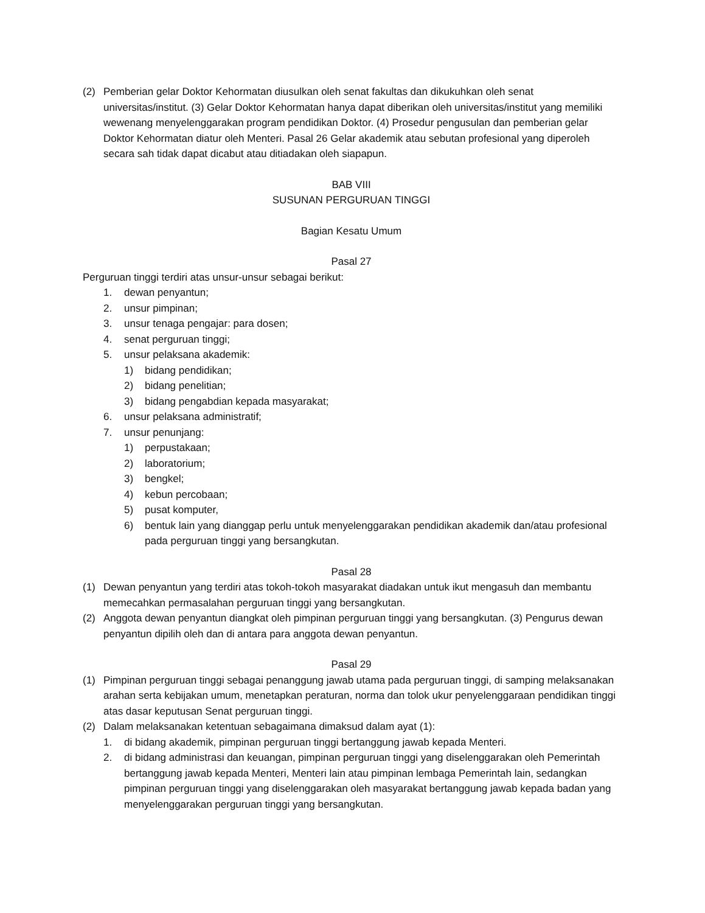(2) Pemberian gelar Doktor Kehormatan diusulkan oleh senat fakultas dan dikukuhkan oleh senat universitas/institut. (3) Gelar Doktor Kehormatan hanya dapat diberikan oleh universitas/institut yang memiliki wewenang menyelenggarakan program pendidikan Doktor. (4) Prosedur pengusulan dan pemberian gelar Doktor Kehormatan diatur oleh Menteri. Pasal 26 Gelar akademik atau sebutan profesional yang diperoleh secara sah tidak dapat dicabut atau ditiadakan oleh siapapun.
BAB VIII
SUSUNAN PERGURUAN TINGGI
Bagian Kesatu Umum
Pasal 27
Perguruan tinggi terdiri atas unsur-unsur sebagai berikut:
1. dewan penyantun;
2. unsur pimpinan;
3. unsur tenaga pengajar: para dosen;
4. senat perguruan tinggi;
5. unsur pelaksana akademik:
1) bidang pendidikan;
2) bidang penelitian;
3) bidang pengabdian kepada masyarakat;
6. unsur pelaksana administratif;
7. unsur penunjang:
1) perpustakaan;
2) laboratorium;
3) bengkel;
4) kebun percobaan;
5) pusat komputer,
6) bentuk lain yang dianggap perlu untuk menyelenggarakan pendidikan akademik dan/atau profesional pada perguruan tinggi yang bersangkutan.
Pasal 28
(1) Dewan penyantun yang terdiri atas tokoh-tokoh masyarakat diadakan untuk ikut mengasuh dan membantu memecahkan permasalahan perguruan tinggi yang bersangkutan.
(2) Anggota dewan penyantun diangkat oleh pimpinan perguruan tinggi yang bersangkutan. (3) Pengurus dewan penyantun dipilih oleh dan di antara para anggota dewan penyantun.
Pasal 29
(1) Pimpinan perguruan tinggi sebagai penanggung jawab utama pada perguruan tinggi, di samping melaksanakan arahan serta kebijakan umum, menetapkan peraturan, norma dan tolok ukur penyelenggaraan pendidikan tinggi atas dasar keputusan Senat perguruan tinggi.
(2) Dalam melaksanakan ketentuan sebagaimana dimaksud dalam ayat (1):
1. di bidang akademik, pimpinan perguruan tinggi bertanggung jawab kepada Menteri.
2. di bidang administrasi dan keuangan, pimpinan perguruan tinggi yang diselenggarakan oleh Pemerintah bertanggung jawab kepada Menteri, Menteri lain atau pimpinan lembaga Pemerintah lain, sedangkan pimpinan perguruan tinggi yang diselenggarakan oleh masyarakat bertanggung jawab kepada badan yang menyelenggarakan perguruan tinggi yang bersangkutan.